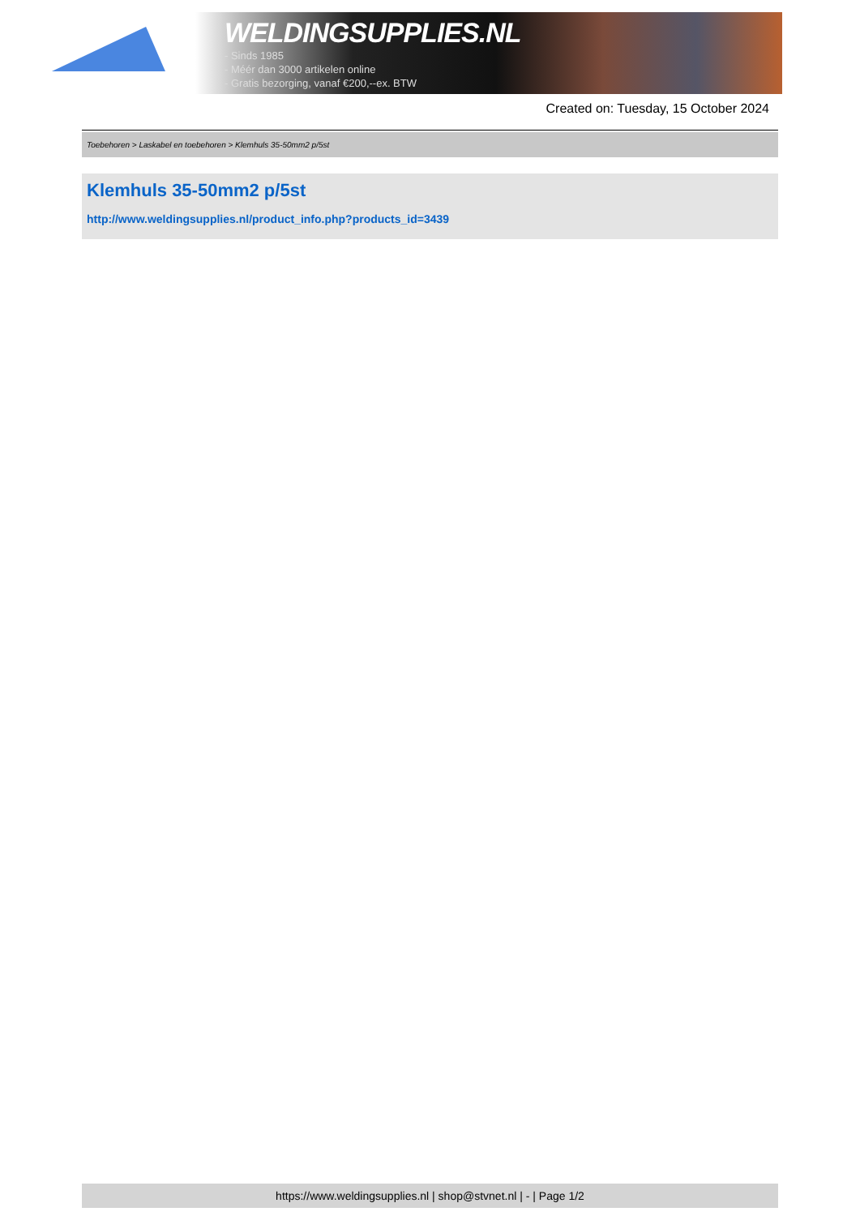WELDINGSUPPLIES.NL
- Sinds 1985
- Méér dan 3000 artikelen online
- Gratis bezorging, vanaf €200,--ex. BTW
Created on: Tuesday, 15 October 2024
Toebehoren > Laskabel en toebehoren > Klemhuls 35-50mm2 p/5st
Klemhuls 35-50mm2 p/5st
http://www.weldingsupplies.nl/product_info.php?products_id=3439
https://www.weldingsupplies.nl | shop@stvnet.nl | - | Page 1/2